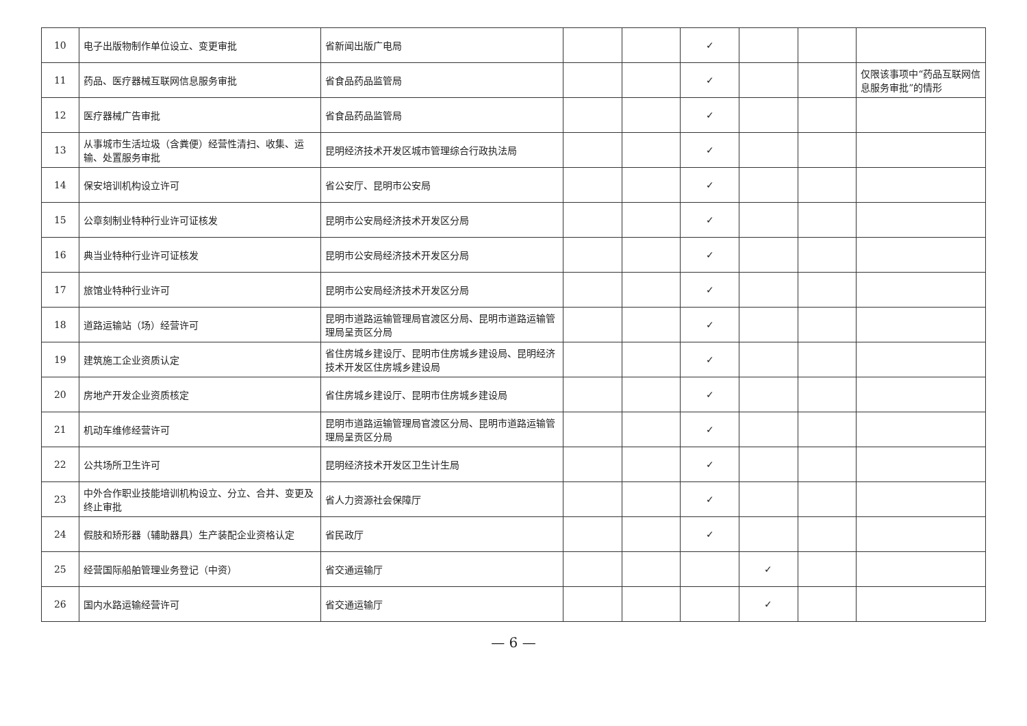| 10 | 电子出版物制作单位设立、变更审批 | 省新闻出版广电局 | | | ✓ | | | |
| 11 | 药品、医疗器械互联网信息服务审批 | 省食品药品监管局 | | | ✓ | | | 仅限该事项中“药品互联网信息服务审批”的情形 |
| 12 | 医疗器械广告审批 | 省食品药品监管局 | | | ✓ | | | |
| 13 | 从事城市生活垃圾（含粪便）经营性清扫、收集、运输、处置服务审批 | 昆明经济技术开发区城市管理综合行政执法局 | | | ✓ | | | |
| 14 | 保安培训机构设立许可 | 省公安厅、昆明市公安局 | | | ✓ | | | |
| 15 | 公章刻制业特种行业许可证核发 | 昆明市公安局经济技术开发区分局 | | | ✓ | | | |
| 16 | 典当业特种行业许可证核发 | 昆明市公安局经济技术开发区分局 | | | ✓ | | | |
| 17 | 旅馆业特种行业许可 | 昆明市公安局经济技术开发区分局 | | | ✓ | | | |
| 18 | 道路运输站（场）经营许可 | 昆明市道路运输管理局官渡区分局、昆明市道路运输管理局呈贡区分局 | | | ✓ | | | |
| 19 | 建筑施工企业资质认定 | 省住房城乡建设厅、昆明市住房城乡建设局、昆明经济技术开发区住房城乡建设局 | | | ✓ | | | |
| 20 | 房地产开发企业资质核定 | 省住房城乡建设厅、昆明市住房城乡建设局 | | | ✓ | | | |
| 21 | 机动车维修经营许可 | 昆明市道路运输管理局官渡区分局、昆明市道路运输管理局呈贡区分局 | | | ✓ | | | |
| 22 | 公共场所卫生许可 | 昆明经济技术开发区卫生计生局 | | | ✓ | | | |
| 23 | 中外合作职业技能培训机构设立、分立、合并、变更及终止审批 | 省人力资源社会保障厅 | | | ✓ | | | |
| 24 | 假肢和矫形器（辅助器具）生产装配企业资格认定 | 省民政厅 | | | ✓ | | | |
| 25 | 经营国际船舶管理业务登记（中资） | 省交通运输厅 | | | | ✓ | | |
| 26 | 国内水路运输经营许可 | 省交通运输厅 | | | | ✓ | | |
— 6 —